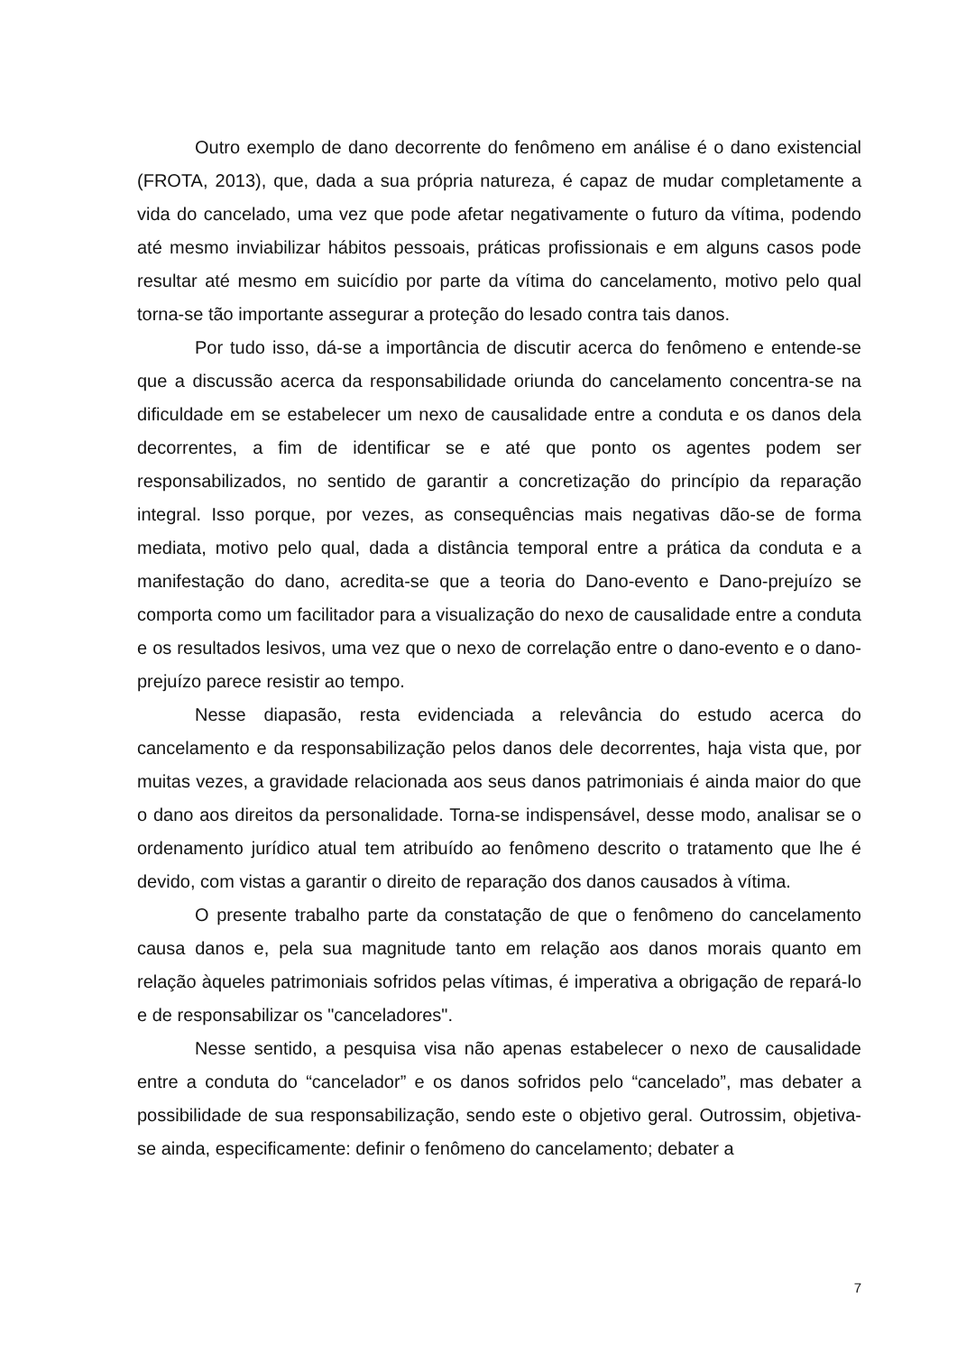Outro exemplo de dano decorrente do fenômeno em análise é o dano existencial (FROTA, 2013), que, dada a sua própria natureza, é capaz de mudar completamente a vida do cancelado, uma vez que pode afetar negativamente o futuro da vítima, podendo até mesmo inviabilizar hábitos pessoais, práticas profissionais e em alguns casos pode resultar até mesmo em suicídio por parte da vítima do cancelamento, motivo pelo qual torna-se tão importante assegurar a proteção do lesado contra tais danos.
Por tudo isso, dá-se a importância de discutir acerca do fenômeno e entende-se que a discussão acerca da responsabilidade oriunda do cancelamento concentra-se na dificuldade em se estabelecer um nexo de causalidade entre a conduta e os danos dela decorrentes, a fim de identificar se e até que ponto os agentes podem ser responsabilizados, no sentido de garantir a concretização do princípio da reparação integral. Isso porque, por vezes, as consequências mais negativas dão-se de forma mediata, motivo pelo qual, dada a distância temporal entre a prática da conduta e a manifestação do dano, acredita-se que a teoria do Dano-evento e Dano-prejuízo se comporta como um facilitador para a visualização do nexo de causalidade entre a conduta e os resultados lesivos, uma vez que o nexo de correlação entre o dano-evento e o dano-prejuízo parece resistir ao tempo.
Nesse diapasão, resta evidenciada a relevância do estudo acerca do cancelamento e da responsabilização pelos danos dele decorrentes, haja vista que, por muitas vezes, a gravidade relacionada aos seus danos patrimoniais é ainda maior do que o dano aos direitos da personalidade. Torna-se indispensável, desse modo, analisar se o ordenamento jurídico atual tem atribuído ao fenômeno descrito o tratamento que lhe é devido, com vistas a garantir o direito de reparação dos danos causados à vítima.
O presente trabalho parte da constatação de que o fenômeno do cancelamento causa danos e, pela sua magnitude tanto em relação aos danos morais quanto em relação àqueles patrimoniais sofridos pelas vítimas, é imperativa a obrigação de repará-lo e de responsabilizar os "canceladores".
Nesse sentido, a pesquisa visa não apenas estabelecer o nexo de causalidade entre a conduta do “cancelador” e os danos sofridos pelo “cancelado”, mas debater a possibilidade de sua responsabilização, sendo este o objetivo geral. Outrossim, objetiva-se ainda, especificamente: definir o fenômeno do cancelamento; debater a
7